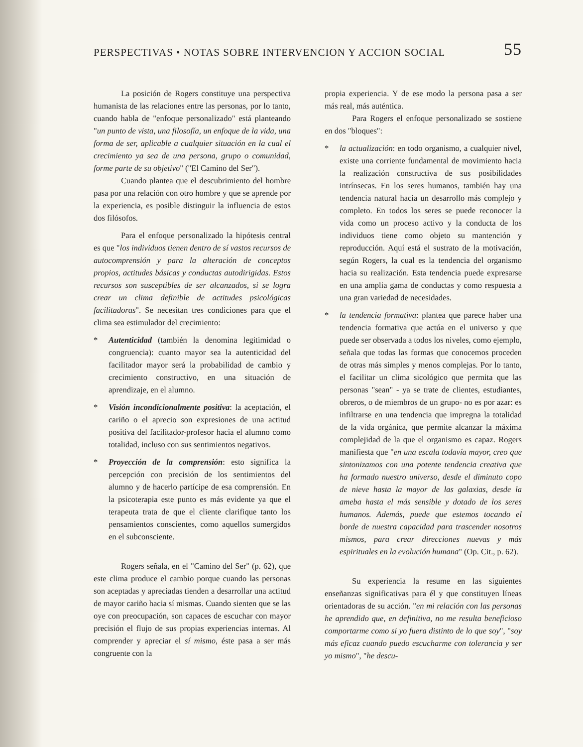PERSPECTIVAS • NOTAS SOBRE INTERVENCION Y ACCION SOCIAL 55
La posición de Rogers constituye una perspectiva humanista de las relaciones entre las personas, por lo tanto, cuando habla de "enfoque personalizado" está planteando "un punto de vista, una filosofía, un enfoque de la vida, una forma de ser, aplicable a cualquier situación en la cual el crecimiento ya sea de una persona, grupo o comunidad, forme parte de su objetivo" ("El Camino del Ser").
Cuando plantea que el descubrimiento del hombre pasa por una relación con otro hombre y que se aprende por la experiencia, es posible distinguir la influencia de estos dos filósofos.
Para el enfoque personalizado la hipótesis central es que "los individuos tienen dentro de sí vastos recursos de autocomprensión y para la alteración de conceptos propios, actitudes básicas y conductas autodirigidas. Estos recursos son susceptibles de ser alcanzados, si se logra crear un clima definible de actitudes psicológicas facilitadoras". Se necesitan tres condiciones para que el clima sea estimulador del crecimiento:
* Autenticidad (también la denomina legitimidad o congruencia): cuanto mayor sea la autenticidad del facilitador mayor será la probabilidad de cambio y crecimiento constructivo, en una situación de aprendizaje, en el alumno.
* Visión incondicionalmente positiva: la aceptación, el cariño o el aprecio son expresiones de una actitud positiva del facilitador-profesor hacia el alumno como totalidad, incluso con sus sentimientos negativos.
* Proyección de la comprensión: esto significa la percepción con precisión de los sentimientos del alumno y de hacerlo partícipe de esa comprensión. En la psicoterapia este punto es más evidente ya que el terapeuta trata de que el cliente clarifique tanto los pensamientos conscientes, como aquellos sumergidos en el subconsciente.
Rogers señala, en el "Camino del Ser" (p. 62), que este clima produce el cambio porque cuando las personas son aceptadas y apreciadas tienden a desarrollar una actitud de mayor cariño hacia sí mismas. Cuando sienten que se las oye con preocupación, son capaces de escuchar con mayor precisión el flujo de sus propias experiencias internas. Al comprender y apreciar el sí mismo, éste pasa a ser más congruente con la
propia experiencia. Y de ese modo la persona pasa a ser más real, más auténtica.
Para Rogers el enfoque personalizado se sostiene en dos "bloques":
* la actualización: en todo organismo, a cualquier nivel, existe una corriente fundamental de movimiento hacia la realización constructiva de sus posibilidades intrínsecas. En los seres humanos, también hay una tendencia natural hacia un desarrollo más complejo y completo. En todos los seres se puede reconocer la vida como un proceso activo y la conducta de los individuos tiene como objeto su mantención y reproducción. Aquí está el sustrato de la motivación, según Rogers, la cual es la tendencia del organismo hacia su realización. Esta tendencia puede expresarse en una amplia gama de conductas y como respuesta a una gran variedad de necesidades.
* la tendencia formativa: plantea que parece haber una tendencia formativa que actúa en el universo y que puede ser observada a todos los niveles, como ejemplo, señala que todas las formas que conocemos proceden de otras más simples y menos complejas. Por lo tanto, el facilitar un clima sicológico que permita que las personas "sean" - ya se trate de clientes, estudiantes, obreros, o de miembros de un grupo- no es por azar: es infiltrarse en una tendencia que impregna la totalidad de la vida orgánica, que permite alcanzar la máxima complejidad de la que el organismo es capaz. Rogers manifiesta que "en una escala todavía mayor, creo que sintonizamos con una potente tendencia creativa que ha formado nuestro universo, desde el diminuto copo de nieve hasta la mayor de las galaxias, desde la ameba hasta el más sensible y dotado de los seres humanos. Además, puede que estemos tocando el borde de nuestra capacidad para trascender nosotros mismos, para crear direcciones nuevas y más espirituales en la evolución humana" (Op. Cit., p. 62).
Su experiencia la resume en las siguientes enseñanzas significativas para él y que constituyen líneas orientadoras de su acción. "en mi relación con las personas he aprendido que, en definitiva, no me resulta beneficioso comportarme como si yo fuera distinto de lo que soy", "soy más eficaz cuando puedo escucharme con tolerancia y ser yo mismo", "he descu-